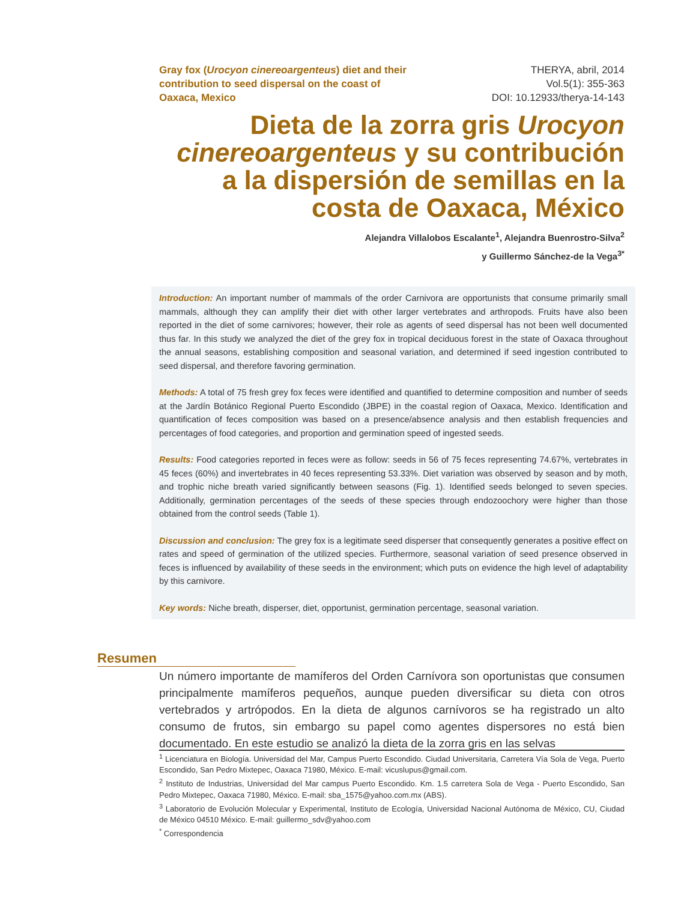Gray fox (Urocyon cinereoargenteus) diet and their contribution to seed dispersal on the coast of Oaxaca, Mexico
THERYA, abril, 2014
Vol.5(1): 355-363
DOI: 10.12933/therya-14-143
Dieta de la zorra gris Urocyon cinereoargenteus y su contribución a la dispersión de semillas en la costa de Oaxaca, México
Alejandra Villalobos Escalante<sup>1</sup>, Alejandra Buenrostro-Silva<sup>2</sup>
y Guillermo Sánchez-de la Vega<sup>3*</sup>
Introduction: An important number of mammals of the order Carnivora are opportunists that consume primarily small mammals, although they can amplify their diet with other larger vertebrates and arthropods. Fruits have also been reported in the diet of some carnivores; however, their role as agents of seed dispersal has not been well documented thus far. In this study we analyzed the diet of the grey fox in tropical deciduous forest in the state of Oaxaca throughout the annual seasons, establishing composition and seasonal variation, and determined if seed ingestion contributed to seed dispersal, and therefore favoring germination.
Methods: A total of 75 fresh grey fox feces were identified and quantified to determine composition and number of seeds at the Jardín Botánico Regional Puerto Escondido (JBPE) in the coastal region of Oaxaca, Mexico. Identification and quantification of feces composition was based on a presence/absence analysis and then establish frequencies and percentages of food categories, and proportion and germination speed of ingested seeds.
Results: Food categories reported in feces were as follow: seeds in 56 of 75 feces representing 74.67%, vertebrates in 45 feces (60%) and invertebrates in 40 feces representing 53.33%. Diet variation was observed by season and by moth, and trophic niche breath varied significantly between seasons (Fig. 1). Identified seeds belonged to seven species. Additionally, germination percentages of the seeds of these species through endozoochory were higher than those obtained from the control seeds (Table 1).
Discussion and conclusion: The grey fox is a legitimate seed disperser that consequently generates a positive effect on rates and speed of germination of the utilized species. Furthermore, seasonal variation of seed presence observed in feces is influenced by availability of these seeds in the environment; which puts on evidence the high level of adaptability by this carnivore.
Key words: Niche breath, disperser, diet, opportunist, germination percentage, seasonal variation.
Resumen
Un número importante de mamíferos del Orden Carnívora son oportunistas que consumen principalmente mamíferos pequeños, aunque pueden diversificar su dieta con otros vertebrados y artrópodos. En la dieta de algunos carnívoros se ha registrado un alto consumo de frutos, sin embargo su papel como agentes dispersores no está bien documentado. En este estudio se analizó la dieta de la zorra gris en las selvas
<sup>1</sup> Licenciatura en Biología. Universidad del Mar, Campus Puerto Escondido. Ciudad Universitaria, Carretera Vía Sola de Vega, Puerto Escondido, San Pedro Mixtepec, Oaxaca 71980, México. E-mail: vicuslupus@gmail.com.
<sup>2</sup> Instituto de Industrias, Universidad del Mar campus Puerto Escondido. Km. 1.5 carretera Sola de Vega - Puerto Escondido, San Pedro Mixtepec, Oaxaca 71980, México. E-mail: sba_1575@yahoo.com.mx (ABS).
<sup>3</sup> Laboratorio de Evolución Molecular y Experimental, Instituto de Ecología, Universidad Nacional Autónoma de México, CU, Ciudad de México 04510 México. E-mail: guillermo_sdv@yahoo.com
<sup>*</sup> Correspondencia